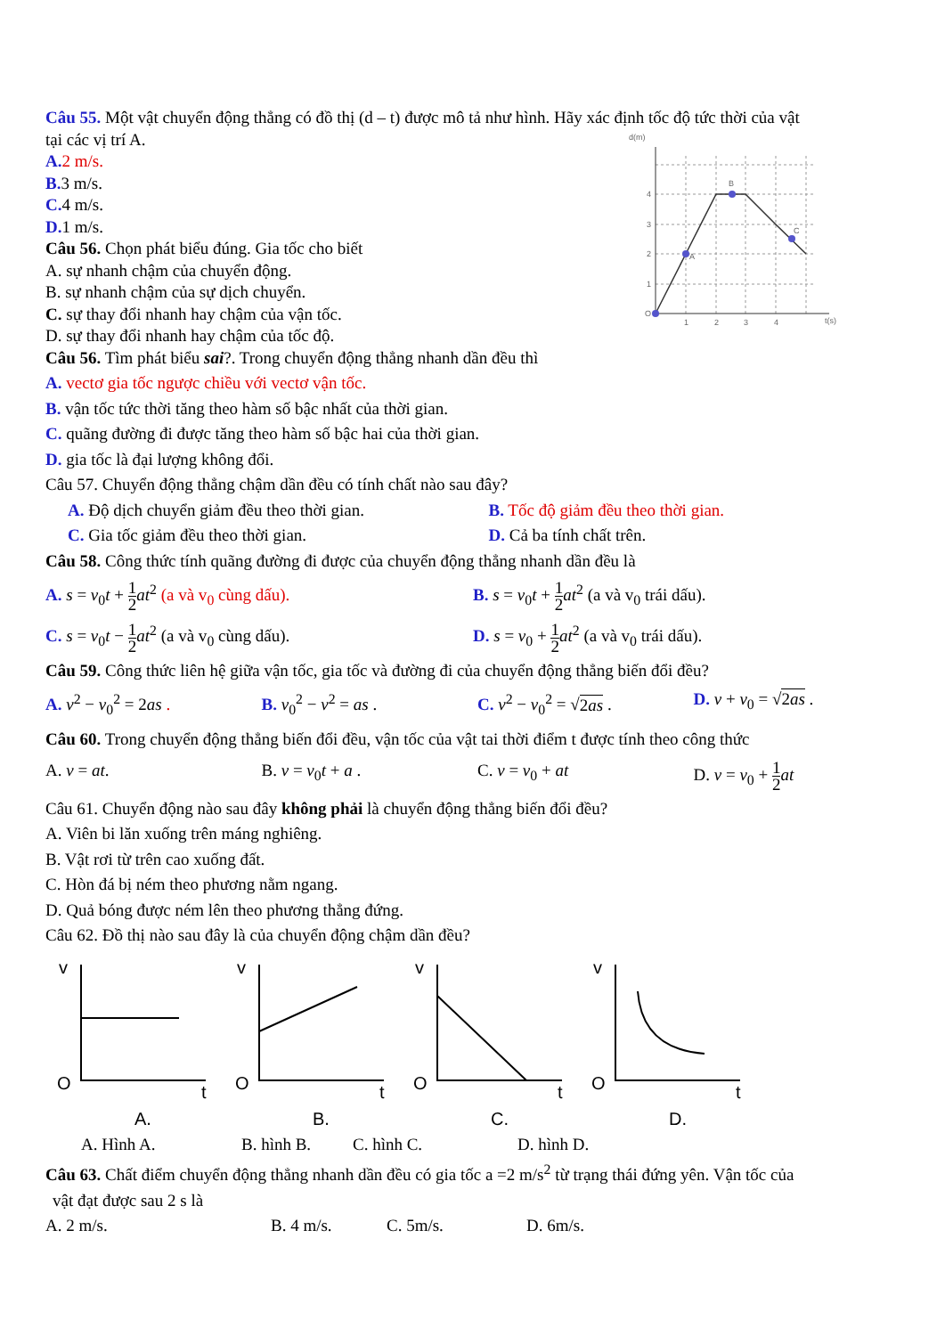Câu 55. Một vật chuyển động thẳng có đồ thị (d – t) được mô tả như hình. Hãy xác định tốc độ tức thời của vật
tại các vị trí A.
A. 2 m/s.
B. 3 m/s.
C. 4 m/s.
D. 1 m/s.
Câu 56. Chọn phát biểu đúng. Gia tốc cho biết
A. sự nhanh chậm của chuyển động.
B. sự nhanh chậm của sự dịch chuyển.
C. sự thay đổi nhanh hay chậm của vận tốc.
D. sự thay đổi nhanh hay chậm của tốc độ.
d(m)
O
t(s)
1
2
3
4
1
2
3
4
A
B
C
Câu 56. Tìm phát biểu sai?. Trong chuyển động thẳng nhanh dần đều thì
A. vectơ gia tốc ngược chiều với vectơ vận tốc.
B. vận tốc tức thời tăng theo hàm số bậc nhất của thời gian.
C. quãng đường đi được tăng theo hàm số bậc hai của thời gian.
D. gia tốc là đại lượng không đổi.
Câu 57. Chuyển động thẳng chậm dần đều có tính chất nào sau đây?
A. Độ dịch chuyển giảm đều theo thời gian.
B. Tốc độ giảm đều theo thời gian.
C. Gia tốc giảm đều theo thời gian.
D. Cả ba tính chất trên.
Câu 58. Công thức tính quãng đường đi được của chuyển động thẳng nhanh dần đều là
A. s = v<sub>0</sub>t + 1 2 at<sup>2</sup> (a và v<sub>0</sub> cùng dấu).
B. s = v<sub>0</sub>t + 1 2 at<sup>2</sup> (a và v<sub>0</sub> trái dấu).
C. s = v<sub>0</sub>t − 1 2 at<sup>2</sup> (a và v<sub>0</sub> cùng dấu).
D. s = v<sub>0</sub> + 1 2 at<sup>2</sup> (a và v<sub>0</sub> trái dấu).
Câu 59. Công thức liên hệ giữa vận tốc, gia tốc và đường đi của chuyển động thẳng biến đổi đều?
A. v<sup>2</sup> − v<sub>0</sub><sup>2</sup> = 2as . B. v<sub>0</sub><sup>2</sup> − v<sup>2</sup> = as . C. v<sup>2</sup> − v<sub>0</sub><sup>2</sup> = √2as . D. v + v<sub>0</sub> = √2as .
Câu 60. Trong chuyển động thẳng biến đổi đều, vận tốc của vật tai thời điểm t được tính theo công thức
A. v = at. B. v = v<sub>0</sub>t + a . C. v = v<sub>0</sub> + at D. v = v<sub>0</sub> + 1 2 at
Câu 61. Chuyển động nào sau đây không phải là chuyển động thẳng biến đổi đều?
A. Viên bi lăn xuống trên máng nghiêng.
B. Vật rơi từ trên cao xuống đất.
C. Hòn đá bị ném theo phương nằm ngang.
D. Quả bóng được ném lên theo phương thẳng đứng.
Câu 62. Đồ thị nào sau đây là của chuyển động chậm dần đều?
v
O
t
A.
v
O
t
B.
v
O
t
C.
v
O
t
D.
A. Hình A. B. hình B. C. hình C. D. hình D.
Câu 63. Chất điểm chuyển động thẳng nhanh dần đều có gia tốc a =2 m/s<sup>2</sup> từ trạng thái đứng yên. Vận tốc của
vật đạt được sau 2 s là
A. 2 m/s. B. 4 m/s. C. 5m/s. D. 6m/s.